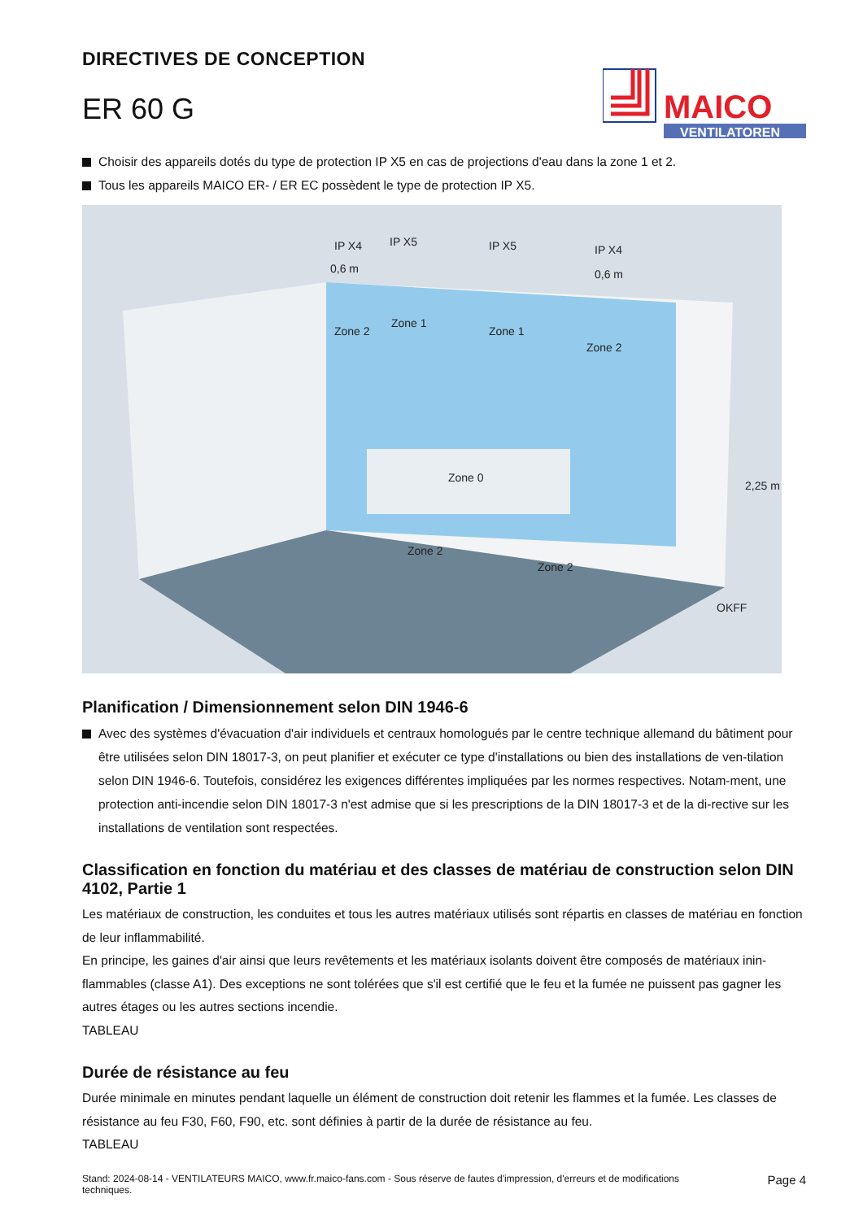DIRECTIVES DE CONCEPTION
ER 60 G
MAICO
VENTILATOREN
Choisir des appareils dotés du type de protection IP X5 en cas de projections d'eau dans la zone 1 et 2.
Tous les appareils MAICO ER- / ER EC possèdent le type de protection IP X5.
IP X4
IP X5
IP X5
IP X4
0,6 m
0,6 m
Zone 2
Zone 1
Zone 1
Zone 2
Zone 0
Zone 2
Zone 2
2,25 m
OKFF
Planification / Dimensionnement selon DIN 1946-6
Avec des systèmes d'évacuation d'air individuels et centraux homologués par le centre technique allemand du bâtiment pour être utilisées selon DIN 18017-3, on peut planifier et exécuter ce type d'installations ou bien des installations de ven-tilation selon DIN 1946-6. Toutefois, considérez les exigences différentes impliquées par les normes respectives. Notam-ment, une protection anti-incendie selon DIN 18017-3 n'est admise que si les prescriptions de la DIN 18017-3 et de la di-rective sur les installations de ventilation sont respectées.
Classification en fonction du matériau et des classes de matériau de construction selon DIN 4102, Partie 1
Les matériaux de construction, les conduites et tous les autres matériaux utilisés sont répartis en classes de matériau en fonction de leur inflammabilité.
En principe, les gaines d'air ainsi que leurs revêtements et les matériaux isolants doivent être composés de matériaux inin-flammables (classe A1). Des exceptions ne sont tolérées que s'il est certifié que le feu et la fumée ne puissent pas gagner les autres étages ou les autres sections incendie.
TABLEAU
Durée de résistance au feu
Durée minimale en minutes pendant laquelle un élément de construction doit retenir les flammes et la fumée. Les classes de résistance au feu F30, F60, F90, etc. sont définies à partir de la durée de résistance au feu.
TABLEAU
Stand: 2024-08-14 - VENTILATEURS MAICO, www.fr.maico-fans.com - Sous réserve de fautes d'impression, d'erreurs et de modifications
techniques. Page 4